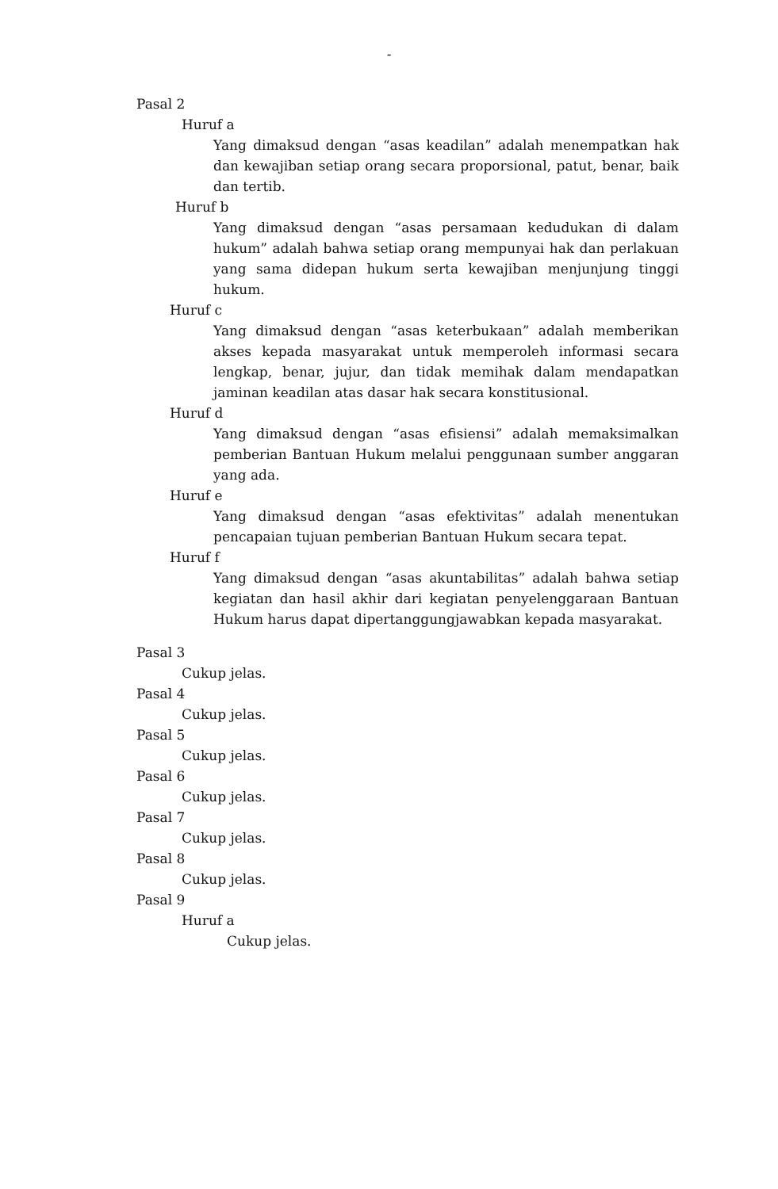-
Pasal 2
Huruf a
Yang dimaksud dengan “asas keadilan” adalah menempatkan hak dan kewajiban setiap orang secara proporsional, patut, benar, baik dan tertib.
Huruf b
Yang dimaksud dengan “asas persamaan kedudukan di dalam hukum” adalah bahwa setiap orang mempunyai hak dan perlakuan yang sama didepan hukum serta kewajiban menjunjung tinggi hukum.
Huruf c
Yang dimaksud dengan “asas keterbukaan” adalah memberikan akses kepada masyarakat untuk memperoleh informasi secara lengkap, benar, jujur, dan tidak memihak dalam mendapatkan jaminan keadilan atas dasar hak secara konstitusional.
Huruf d
Yang dimaksud dengan “asas efisiensi” adalah memaksimalkan pemberian Bantuan Hukum melalui penggunaan sumber anggaran yang ada.
Huruf e
Yang dimaksud dengan “asas efektivitas” adalah menentukan pencapaian tujuan pemberian Bantuan Hukum secara tepat.
Huruf f
Yang dimaksud dengan “asas akuntabilitas” adalah bahwa setiap kegiatan dan hasil akhir dari kegiatan penyelenggaraan Bantuan Hukum harus dapat dipertanggungjawabkan kepada masyarakat.
Pasal 3
Cukup jelas.
Pasal 4
Cukup jelas.
Pasal 5
Cukup jelas.
Pasal 6
Cukup jelas.
Pasal 7
Cukup jelas.
Pasal 8
Cukup jelas.
Pasal 9
Huruf a
Cukup jelas.